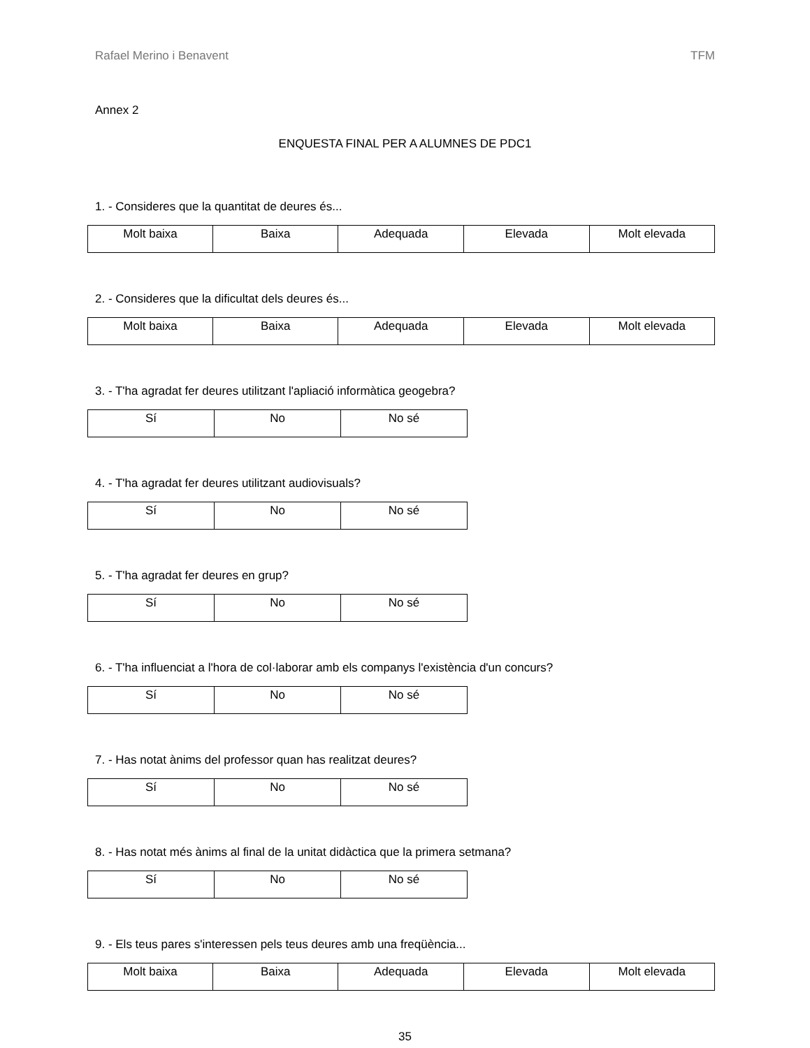Rafael Merino i Benavent TFM
Annex 2
ENQUESTA FINAL PER A ALUMNES DE PDC1
1. - Consideres que la quantitat de deures és...
| Molt baixa | Baixa | Adequada | Elevada | Molt elevada |
2. - Consideres que la dificultat dels deures és...
| Molt baixa | Baixa | Adequada | Elevada | Molt elevada |
3. - T'ha agradat fer deures utilitzant l'apliació informàtica geogebra?
| Sí | No | No sé |
4. - T'ha agradat fer deures utilitzant audiovisuals?
| Sí | No | No sé |
5. - T'ha agradat fer deures en grup?
| Sí | No | No sé |
6. - T'ha influenciat a l'hora de col·laborar amb els companys l'existència d'un concurs?
| Sí | No | No sé |
7. - Has notat ànims del professor quan has realitzat deures?
| Sí | No | No sé |
8. - Has notat més ànims al final de la unitat didàctica que la primera setmana?
| Sí | No | No sé |
9. - Els teus pares s'interessen pels teus deures amb una freqüència...
| Molt baixa | Baixa | Adequada | Elevada | Molt elevada |
35